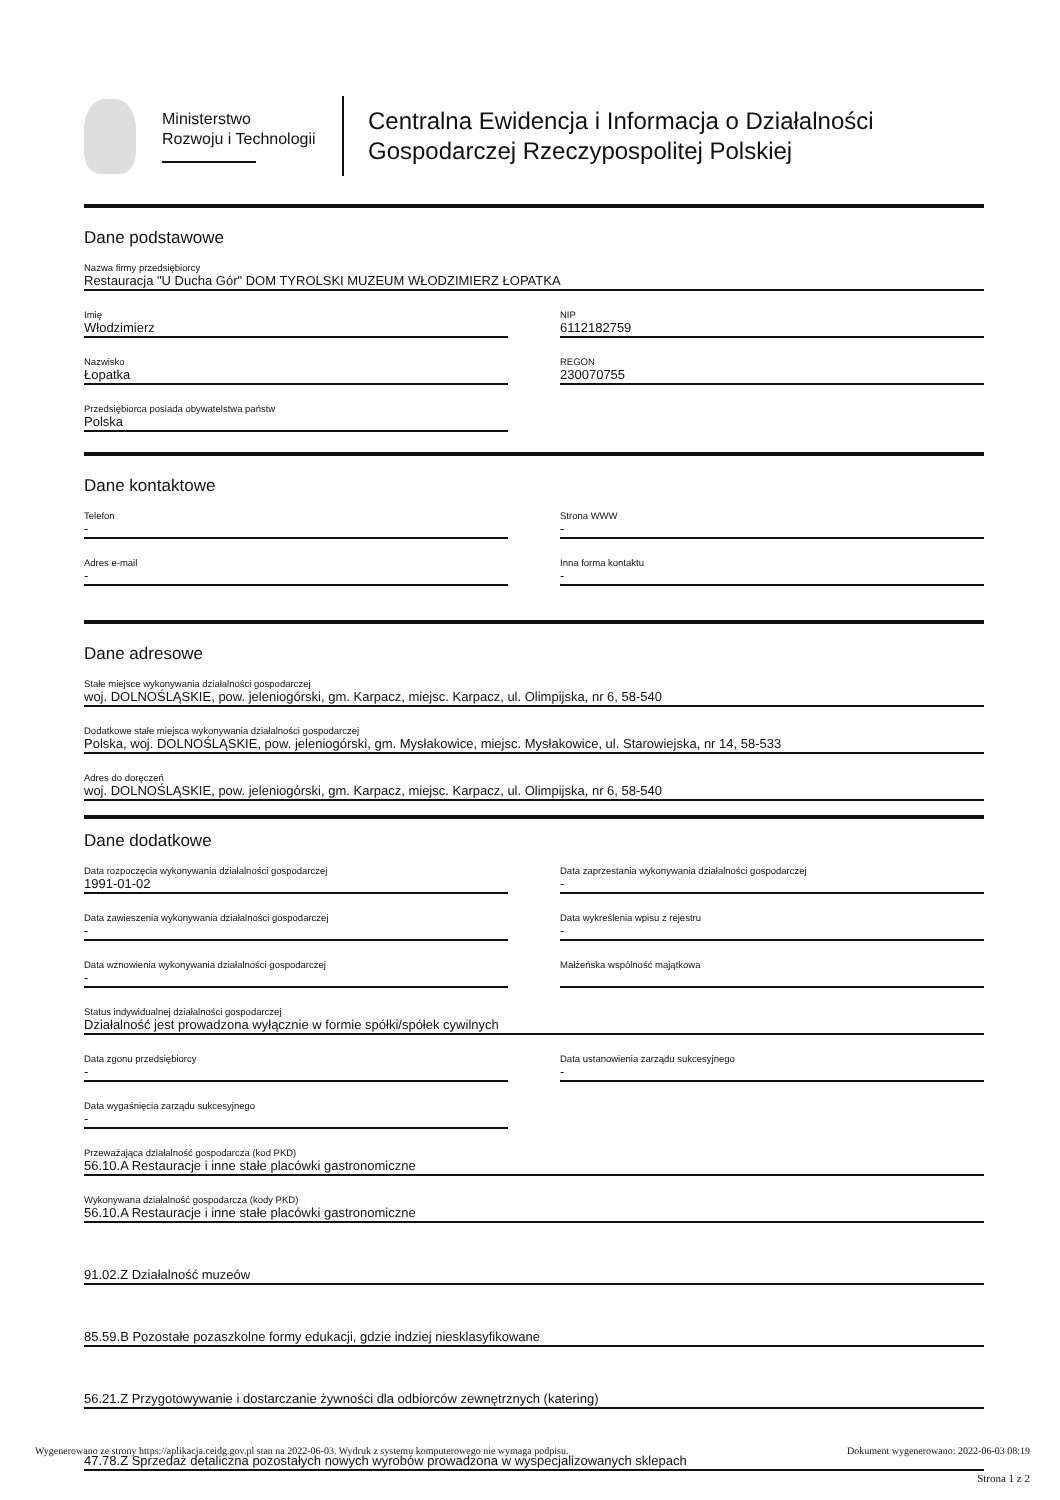Ministerstwo
Rozwoju i Technologii
Centralna Ewidencja i Informacja o Działalności
Gospodarczej Rzeczypospolitej Polskiej
Dane podstawowe
Nazwa firmy przedsiębiorcy
Restauracja "U Ducha Gór" DOM TYROLSKI MUZEUM WŁODZIMIERZ ŁOPATKA
Imię
Włodzimierz
NIP
6112182759
Nazwisko
Łopatka
REGON
230070755
Przedsiębiorca posiada obywatelstwa państw
Polska
Dane kontaktowe
Telefon
-
Strona WWW
-
Adres e-mail
-
Inna forma kontaktu
-
Dane adresowe
Stałe miejsce wykonywania działalności gospodarczej
woj. DOLNOŚLĄSKIE, pow. jeleniogórski, gm. Karpacz, miejsc. Karpacz, ul. Olimpijska, nr 6, 58-540
Dodatkowe stałe miejsca wykonywania działalności gospodarczej
Polska, woj. DOLNOŚLĄSKIE, pow. jeleniogórski, gm. Mysłakowice, miejsc. Mysłakowice, ul. Starowiejska, nr 14, 58-533
Adres do doręczeń
woj. DOLNOŚLĄSKIE, pow. jeleniogórski, gm. Karpacz, miejsc. Karpacz, ul. Olimpijska, nr 6, 58-540
Dane dodatkowe
Data rozpoczęcia wykonywania działalności gospodarczej
1991-01-02
Data zaprzestania wykonywania działalności gospodarczej
-
Data zawieszenia wykonywania działalności gospodarczej
-
Data wykreślenia wpisu z rejestru
-
Data wznowienia wykonywania działalności gospodarczej
-
Małżeńska wspólność majątkowa
Status indywidualnej działalności gospodarczej
Działalność jest prowadzona wyłącznie w formie spółki/spółek cywilnych
Data zgonu przedsiębiorcy
-
Data ustanowienia zarządu sukcesyjnego
-
Data wygaśnięcia zarządu sukcesyjnego
-
Przeważająca działalność gospodarcza (kod PKD)
56.10.A Restauracje i inne stałe placówki gastronomiczne
Wykonywana działalność gospodarcza (kody PKD)
56.10.A Restauracje i inne stałe placówki gastronomiczne
91.02.Z Działalność muzeów
85.59.B Pozostałe pozaszkolne formy edukacji, gdzie indziej niesklasyfikowane
56.21.Z Przygotowywanie i dostarczanie żywności dla odbiorców zewnętrznych (katering)
47.78.Z Sprzedaż detaliczna pozostałych nowych wyrobów prowadzona w wyspecjalizowanych sklepach
Wygenerowano ze strony https://aplikacja.ceidg.gov.pl stan na 2022-06-03. Wydruk z systemu komputerowego nie wymaga podpisu. Dokument wygenerowano: 2022-06-03 08:19
Strona 1 z 2